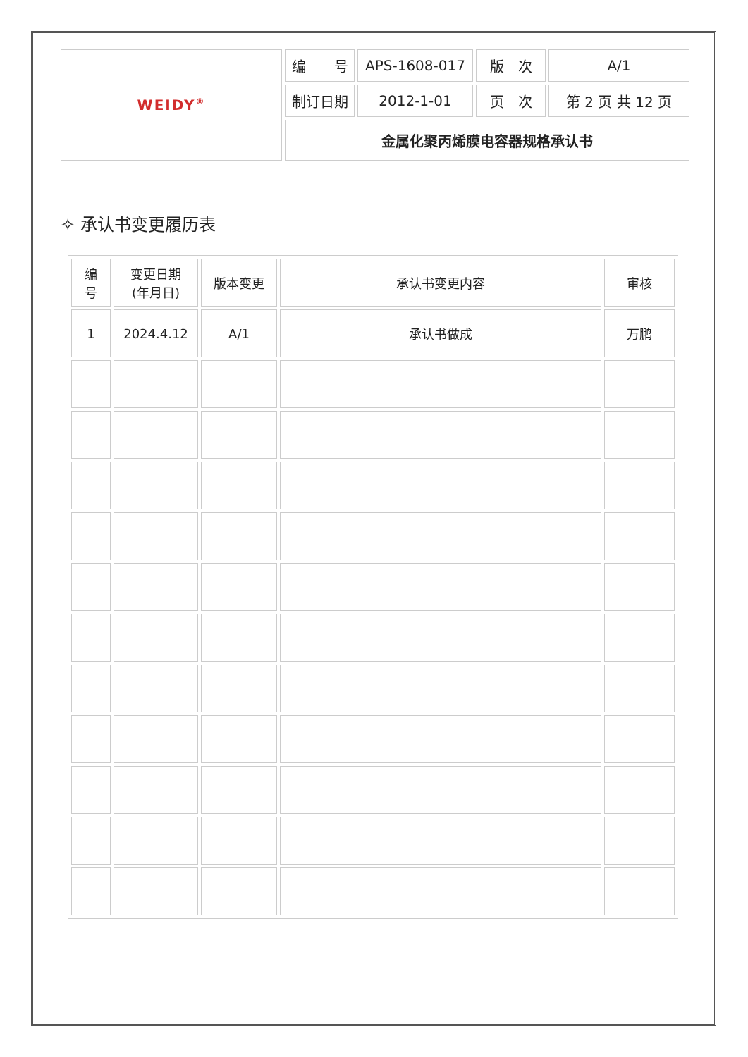| WEIDY<sup>®</sup> | 编 号 | APS-1608-017 | 版 次 | A/1 |
| | 制订日期 | 2012-1-01 | 页 次 | 第 2 页 共 12 页 |
| | 金属化聚丙烯膜电容器规格承认书 | | | |
✧ 承认书变更履历表
| 编 号 | 变更日期 (年月日) | 版本变更 | 承认书变更内容 | 审核 |
| --- | --- | --- | --- | --- |
| 1 | 2024.4.12 | A/1 | 承认书做成 | 万鹏 |